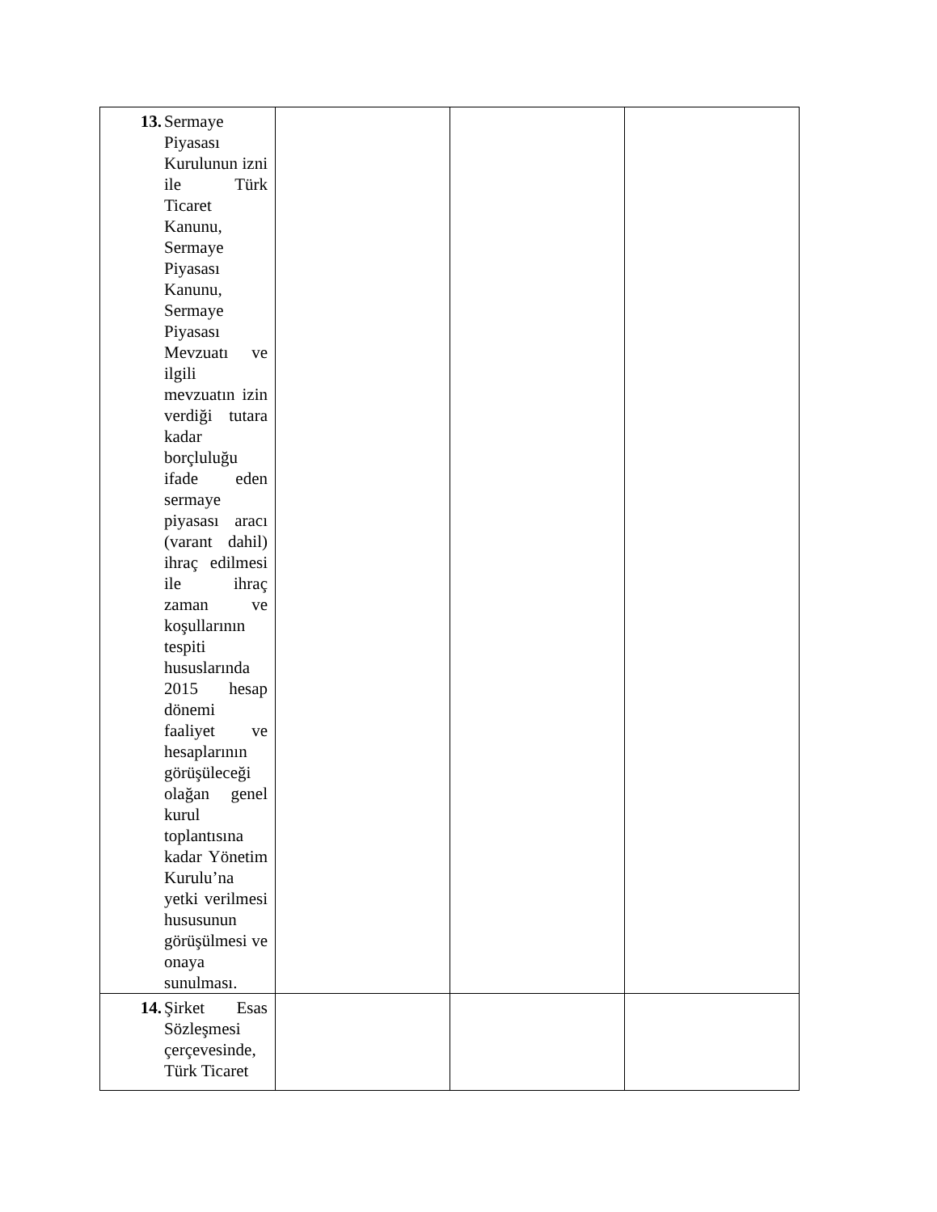| 13. Sermaye Piyasası Kurulunun izni ile Türk Ticaret Kanunu, Sermaye Piyasası Kanunu, Sermaye Piyasası Mevzuatı ve ilgili mevzuatın izin verdiği tutara kadar borçluluğu ifade eden sermaye piyasası aracı (varant dahil) ihraç edilmesi ile ihraç zaman ve koşullarının tespiti hususlarında 2015 hesap dönemi faaliyet ve hesaplarının görüşüleceği olağan genel kurul toplantısına kadar Yönetim Kurulu’na yetki verilmesi hususunun görüşülmesi ve onaya sunulması. | | | |
| 14. Şirket Esas Sözleşmesi çerçevesinde, Türk Ticaret | | | |